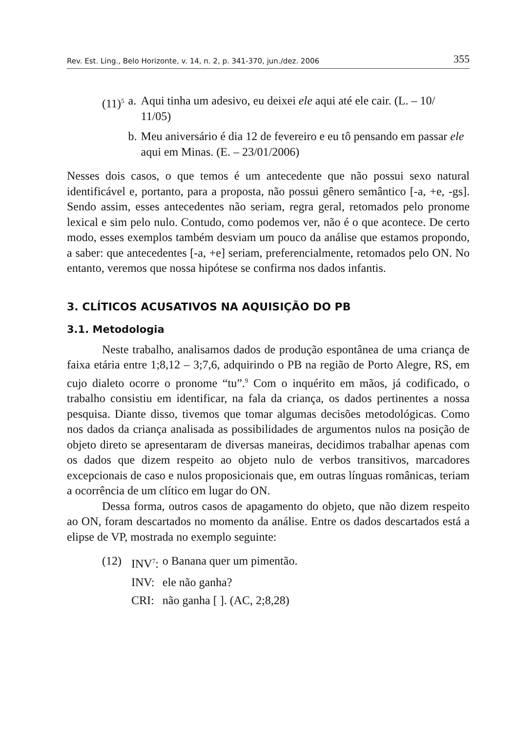Rev. Est. Ling., Belo Horizonte, v. 14, n. 2, p. 341-370, jun./dez. 2006 355
| (11)<sup>5</sup> | a. | Aqui tinha um adesivo, eu deixei ele aqui até ele cair. (L. – 10/ 11/05) |
| | b. | Meu aniversário é dia 12 de fevereiro e eu tô pensando em passar ele aqui em Minas. (E. – 23/01/2006) |
Nesses dois casos, o que temos é um antecedente que não possui sexo natural identificável e, portanto, para a proposta, não possui gênero semântico [-a, +e, -gs]. Sendo assim, esses antecedentes não seriam, regra geral, retomados pelo pronome lexical e sim pelo nulo. Contudo, como podemos ver, não é o que acontece. De certo modo, esses exemplos também desviam um pouco da análise que estamos propondo, a saber: que antecedentes [-a, +e] seriam, preferencialmente, retomados pelo ON. No entanto, veremos que nossa hipótese se confirma nos dados infantis.
3. CLÍTICOS ACUSATIVOS NA AQUISIÇÃO DO PB
3.1. Metodologia
Neste trabalho, analisamos dados de produção espontânea de uma criança de faixa etária entre 1;8,12 – 3;7,6, adquirindo o PB na região de Porto Alegre, RS, em cujo dialeto ocorre o pronome “tu”.<sup>9</sup> Com o inquérito em mãos, já codificado, o trabalho consistiu em identificar, na fala da criança, os dados pertinentes a nossa pesquisa. Diante disso, tivemos que tomar algumas decisões metodológicas. Como nos dados da criança analisada as possibilidades de argumentos nulos na posição de objeto direto se apresentaram de diversas maneiras, decidimos trabalhar apenas com os dados que dizem respeito ao objeto nulo de verbos transitivos, marcadores excepcionais de caso e nulos proposicionais que, em outras línguas românicas, teriam a ocorrência de um clítico em lugar do ON.
Dessa forma, outros casos de apagamento do objeto, que não dizem respeito ao ON, foram descartados no momento da análise. Entre os dados descartados está a elipse de VP, mostrada no exemplo seguinte:
| (12) | INV<sup>7</sup>: | o Banana quer um pimentão. |
| | INV: | ele não ganha? |
| | CRI: | não ganha [ ]. (AC, 2;8,28) |